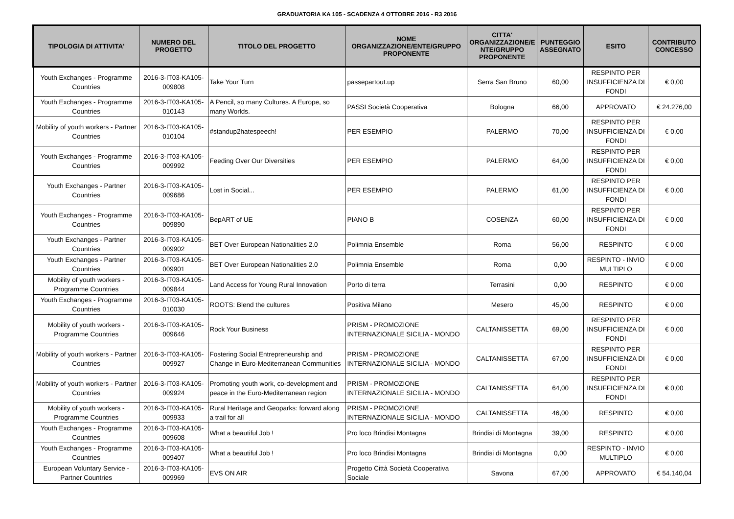GRADUATORIA KA 105 - SCADENZA 4 OTTOBRE 2016 - R3 2016
| TIPOLOGIA DI ATTIVITA' | NUMERO DEL PROGETTO | TITOLO DEL PROGETTO | NOME ORGANIZZAZIONE/ENTE/GRUPPO PROPONENTE | CITTA' ORGANIZZAZIONE/E NTE/GRUPPO PROPONENTE | PUNTEGGIO ASSEGNATO | ESITO | CONTRIBUTO CONCESSO |
| --- | --- | --- | --- | --- | --- | --- | --- |
| Youth Exchanges - Programme Countries | 2016-3-IT03-KA105-009808 | Take Your Turn | passepartout.up | Serra San Bruno | 60,00 | RESPINTO PER INSUFFICIENZA DI FONDI | € 0,00 |
| Youth Exchanges - Programme Countries | 2016-3-IT03-KA105-010143 | A Pencil, so many Cultures. A Europe, so many Worlds. | PASSI Società Cooperativa | Bologna | 66,00 | APPROVATO | € 24.276,00 |
| Mobility of youth workers - Partner Countries | 2016-3-IT03-KA105-010104 | #standup2hatespeech! | PER ESEMPIO | PALERMO | 70,00 | RESPINTO PER INSUFFICIENZA DI FONDI | € 0,00 |
| Youth Exchanges - Programme Countries | 2016-3-IT03-KA105-009992 | Feeding Over Our Diversities | PER ESEMPIO | PALERMO | 64,00 | RESPINTO PER INSUFFICIENZA DI FONDI | € 0,00 |
| Youth Exchanges - Partner Countries | 2016-3-IT03-KA105-009686 | Lost in Social... | PER ESEMPIO | PALERMO | 61,00 | RESPINTO PER INSUFFICIENZA DI FONDI | € 0,00 |
| Youth Exchanges - Programme Countries | 2016-3-IT03-KA105-009890 | BepART of UE | PIANO B | COSENZA | 60,00 | RESPINTO PER INSUFFICIENZA DI FONDI | € 0,00 |
| Youth Exchanges - Partner Countries | 2016-3-IT03-KA105-009902 | BET Over European Nationalities 2.0 | Polimnia Ensemble | Roma | 56,00 | RESPINTO | € 0,00 |
| Youth Exchanges - Partner Countries | 2016-3-IT03-KA105-009901 | BET Over European Nationalities 2.0 | Polimnia Ensemble | Roma | 0,00 | RESPINTO - INVIO MULTIPLO | € 0,00 |
| Mobility of youth workers - Programme Countries | 2016-3-IT03-KA105-009844 | Land Access for Young Rural Innovation | Porto di terra | Terrasini | 0,00 | RESPINTO | € 0,00 |
| Youth Exchanges - Programme Countries | 2016-3-IT03-KA105-010030 | ROOTS: Blend the cultures | Positiva Milano | Mesero | 45,00 | RESPINTO | € 0,00 |
| Mobility of youth workers - Programme Countries | 2016-3-IT03-KA105-009646 | Rock Your Business | PRISM - PROMOZIONE INTERNAZIONALE SICILIA - MONDO | CALTANISSETTA | 69,00 | RESPINTO PER INSUFFICIENZA DI FONDI | € 0,00 |
| Mobility of youth workers - Partner Countries | 2016-3-IT03-KA105-009927 | Fostering Social Entrepreneurship and Change in Euro-Mediterranean Communities | PRISM - PROMOZIONE INTERNAZIONALE SICILIA - MONDO | CALTANISSETTA | 67,00 | RESPINTO PER INSUFFICIENZA DI FONDI | € 0,00 |
| Mobility of youth workers - Partner Countries | 2016-3-IT03-KA105-009924 | Promoting youth work, co-development and peace in the Euro-Mediterranean region | PRISM - PROMOZIONE INTERNAZIONALE SICILIA - MONDO | CALTANISSETTA | 64,00 | RESPINTO PER INSUFFICIENZA DI FONDI | € 0,00 |
| Mobility of youth workers - Programme Countries | 2016-3-IT03-KA105-009933 | Rural Heritage and Geoparks: forward along a trail for all | PRISM - PROMOZIONE INTERNAZIONALE SICILIA - MONDO | CALTANISSETTA | 46,00 | RESPINTO | € 0,00 |
| Youth Exchanges - Programme Countries | 2016-3-IT03-KA105-009608 | What a beautiful Job ! | Pro loco Brindisi Montagna | Brindisi di Montagna | 39,00 | RESPINTO | € 0,00 |
| Youth Exchanges - Programme Countries | 2016-3-IT03-KA105-009407 | What a beautiful Job ! | Pro loco Brindisi Montagna | Brindisi di Montagna | 0,00 | RESPINTO - INVIO MULTIPLO | € 0,00 |
| European Voluntary Service - Partner Countries | 2016-3-IT03-KA105-009969 | EVS ON AIR | Progetto Città Società Cooperativa Sociale | Savona | 67,00 | APPROVATO | € 54.140,04 |